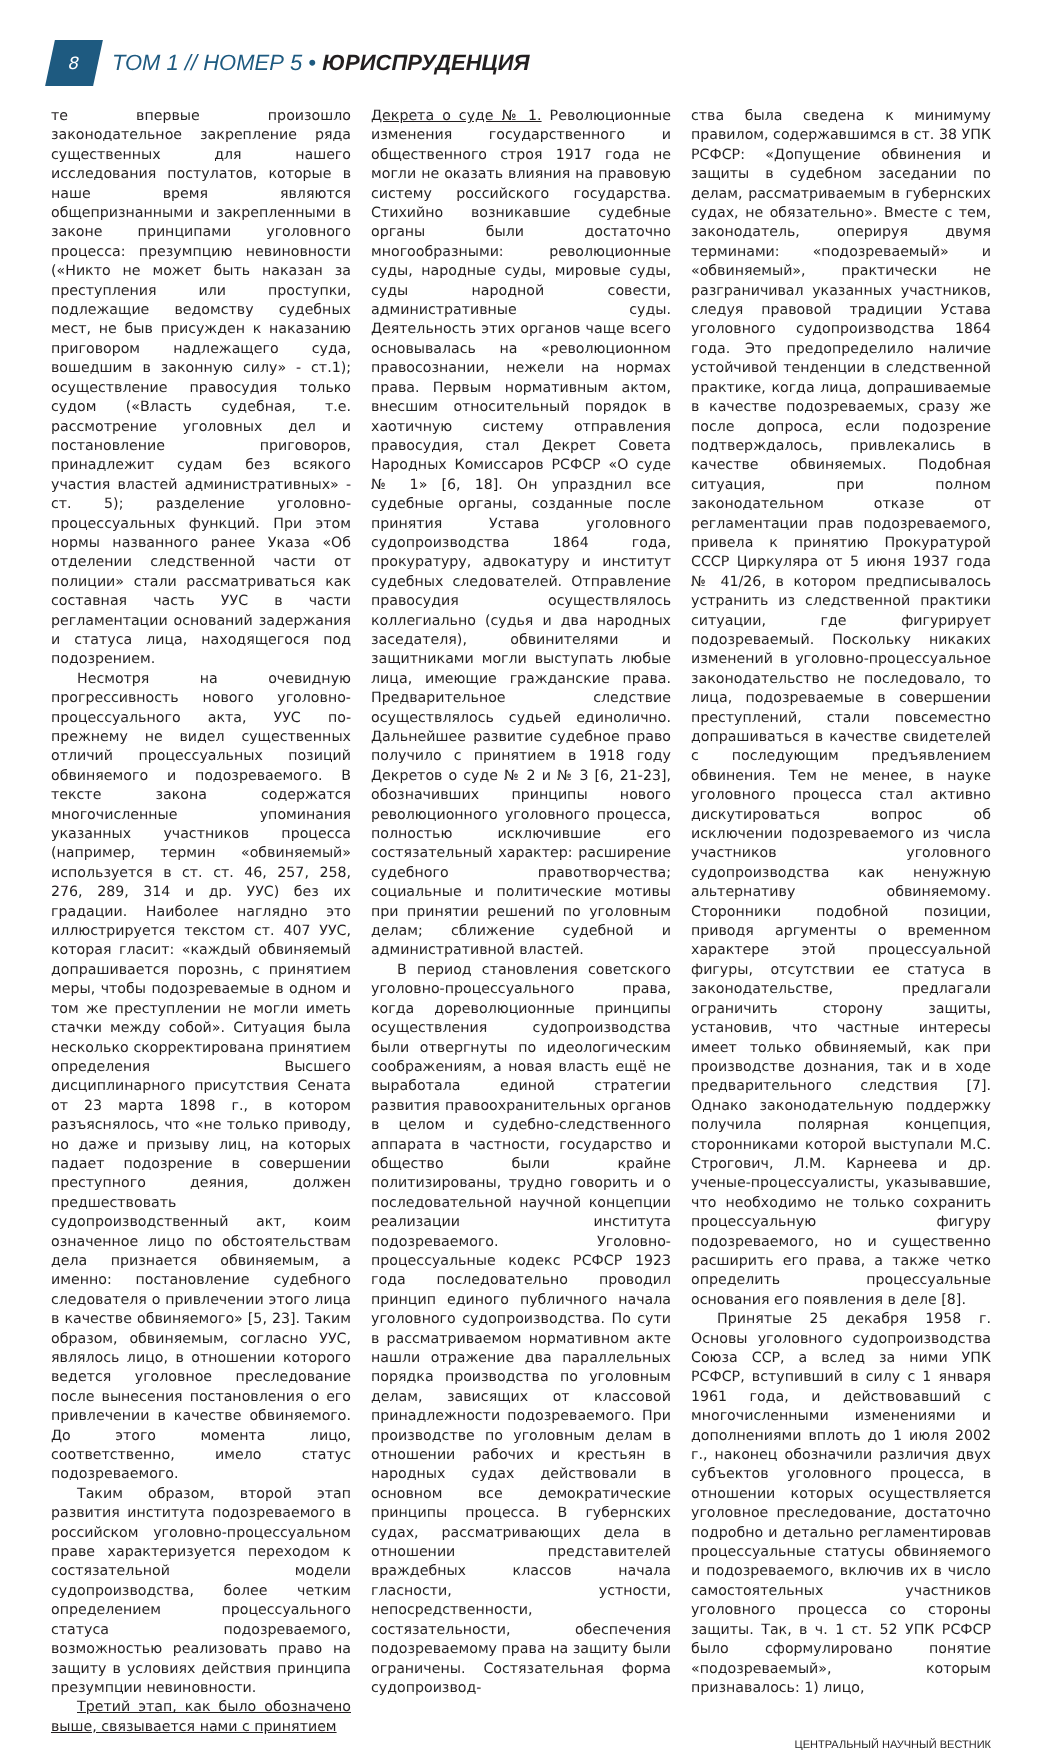8
ТОМ 1 // НОМЕР 5 • ЮРИСПРУДЕНЦИЯ
те впервые произошло законодательное закрепление ряда существенных для нашего исследования постулатов, которые в наше время являются общепризнанными и закрепленными в законе принципами уголовного процесса: презумпцию невиновности («Никто не может быть наказан за преступления или проступки, подлежащие ведомству судебных мест, не быв присужден к наказанию приговором надлежащего суда, вошедшим в законную силу» - ст.1); осуществление правосудия только судом («Власть судебная, т.е. рассмотрение уголовных дел и постановление приговоров, принадлежит судам без всякого участия властей административных» - ст. 5); разделение уголовно-процессуальных функций. При этом нормы названного ранее Указа «Об отделении следственной части от полиции» стали рассматриваться как составная часть УУС в части регламентации оснований задержания и статуса лица, находящегося под подозрением.
Несмотря на очевидную прогрессивность нового уголовно-процессуального акта, УУС по-прежнему не видел существенных отличий процессуальных позиций обвиняемого и подозреваемого. В тексте закона содержатся многочисленные упоминания указанных участников процесса (например, термин «обвиняемый» используется в ст. ст. 46, 257, 258, 276, 289, 314 и др. УУС) без их градации. Наиболее наглядно это иллюстрируется текстом ст. 407 УУС, которая гласит: «каждый обвиняемый допрашивается порознь, с принятием меры, чтобы подозреваемые в одном и том же преступлении не могли иметь стачки между собой». Ситуация была несколько скорректирована принятием определения Высшего дисциплинарного присутствия Сената от 23 марта 1898 г., в котором разъяснялось, что «не только приводу, но даже и призыву лиц, на которых падает подозрение в совершении преступного деяния, должен предшествовать судопроизводственный акт, коим означенное лицо по обстоятельствам дела признается обвиняемым, а именно: постановление судебного следователя о привлечении этого лица в качестве обвиняемого» [5, 23]. Таким образом, обвиняемым, согласно УУС, являлось лицо, в отношении которого ведется уголовное преследование после вынесения постановления о его привлечении в качестве обвиняемого. До этого момента лицо, соответственно, имело статус подозреваемого.
Таким образом, второй этап развития института подозреваемого в российском уголовно-процессуальном праве характеризуется переходом к состязательной модели судопроизводства, более четким определением процессуального статуса подозреваемого, возможностью реализовать право на защиту в условиях действия принципа презумпции невиновности.
Третий этап, как было обозначено выше, связывается нами с принятием
Декрета о суде № 1. Революционные изменения государственного и общественного строя 1917 года не могли не оказать влияния на правовую систему российского государства. Стихийно возникавшие судебные органы были достаточно многообразными: революционные суды, народные суды, мировые суды, суды народной совести, административные суды. Деятельность этих органов чаще всего основывалась на «революционном правосознании, нежели на нормах права. Первым нормативным актом, внесшим относительный порядок в хаотичную систему отправления правосудия, стал Декрет Совета Народных Комиссаров РСФСР «О суде № 1» [6, 18]. Он упразднил все судебные органы, созданные после принятия Устава уголовного судопроизводства 1864 года, прокуратуру, адвокатуру и институт судебных следователей. Отправление правосудия осуществлялось коллегиально (судья и два народных заседателя), обвинителями и защитниками могли выступать любые лица, имеющие гражданские права. Предварительное следствие осуществлялось судьей единолично. Дальнейшее развитие судебное право получило с принятием в 1918 году Декретов о суде № 2 и № 3 [6, 21-23], обозначивших принципы нового революционного уголовного процесса, полностью исключившие его состязательный характер: расширение судебного правотворчества; социальные и политические мотивы при принятии решений по уголовным делам; сближение судебной и административной властей.
В период становления советского уголовно-процессуального права, когда дореволюционные принципы осуществления судопроизводства были отвергнуты по идеологическим соображениям, а новая власть ещё не выработала единой стратегии развития правоохранительных органов в целом и судебно-следственного аппарата в частности, государство и общество были крайне политизированы, трудно говорить и о последовательной научной концепции реализации института подозреваемого. Уголовно-процессуальные кодекс РСФСР 1923 года последовательно проводил принцип единого публичного начала уголовного судопроизводства. По сути в рассматриваемом нормативном акте нашли отражение два параллельных порядка производства по уголовным делам, зависящих от классовой принадлежности подозреваемого. При производстве по уголовным делам в отношении рабочих и крестьян в народных судах действовали в основном все демократические принципы процесса. В губернских судах, рассматривающих дела в отношении представителей враждебных классов начала гласности, устности, непосредственности, состязательности, обеспечения подозреваемому права на защиту были ограничены. Состязательная форма судопроизвод-
ства была сведена к минимуму правилом, содержавшимся в ст. 38 УПК РСФСР: «Допущение обвинения и защиты в судебном заседании по делам, рассматриваемым в губернских судах, не обязательно». Вместе с тем, законодатель, оперируя двумя терминами: «подозреваемый» и «обвиняемый», практически не разграничивал указанных участников, следуя правовой традиции Устава уголовного судопроизводства 1864 года. Это предопределило наличие устойчивой тенденции в следственной практике, когда лица, допрашиваемые в качестве подозреваемых, сразу же после допроса, если подозрение подтверждалось, привлекались в качестве обвиняемых. Подобная ситуация, при полном законодательном отказе от регламентации прав подозреваемого, привела к принятию Прокуратурой СССР Циркуляра от 5 июня 1937 года № 41/26, в котором предписывалось устранить из следственной практики ситуации, где фигурирует подозреваемый. Поскольку никаких изменений в уголовно-процессуальное законодательство не последовало, то лица, подозреваемые в совершении преступлений, стали повсеместно допрашиваться в качестве свидетелей с последующим предъявлением обвинения. Тем не менее, в науке уголовного процесса стал активно дискутироваться вопрос об исключении подозреваемого из числа участников уголовного судопроизводства как ненужную альтернативу обвиняемому. Сторонники подобной позиции, приводя аргументы о временном характере этой процессуальной фигуры, отсутствии ее статуса в законодательстве, предлагали ограничить сторону защиты, установив, что частные интересы имеет только обвиняемый, как при производстве дознания, так и в ходе предварительного следствия [7]. Однако законодательную поддержку получила полярная концепция, сторонниками которой выступали М.С. Строгович, Л.М. Карнеева и др. ученые-процессуалисты, указывавшие, что необходимо не только сохранить процессуальную фигуру подозреваемого, но и существенно расширить его права, а также четко определить процессуальные основания его появления в деле [8].
Принятые 25 декабря 1958 г. Основы уголовного судопроизводства Союза ССР, а вслед за ними УПК РСФСР, вступивший в силу с 1 января 1961 года, и действовавший с многочисленными изменениями и дополнениями вплоть до 1 июля 2002 г., наконец обозначили различия двух субъектов уголовного процесса, в отношении которых осуществляется уголовное преследование, достаточно подробно и детально регламентировав процессуальные статусы обвиняемого и подозреваемого, включив их в число самостоятельных участников уголовного процесса со стороны защиты. Так, в ч. 1 ст. 52 УПК РСФСР было сформулировано понятие «подозреваемый», которым признавалось: 1) лицо,
ЦЕНТРАЛЬНЫЙ НАУЧНЫЙ ВЕСТНИК